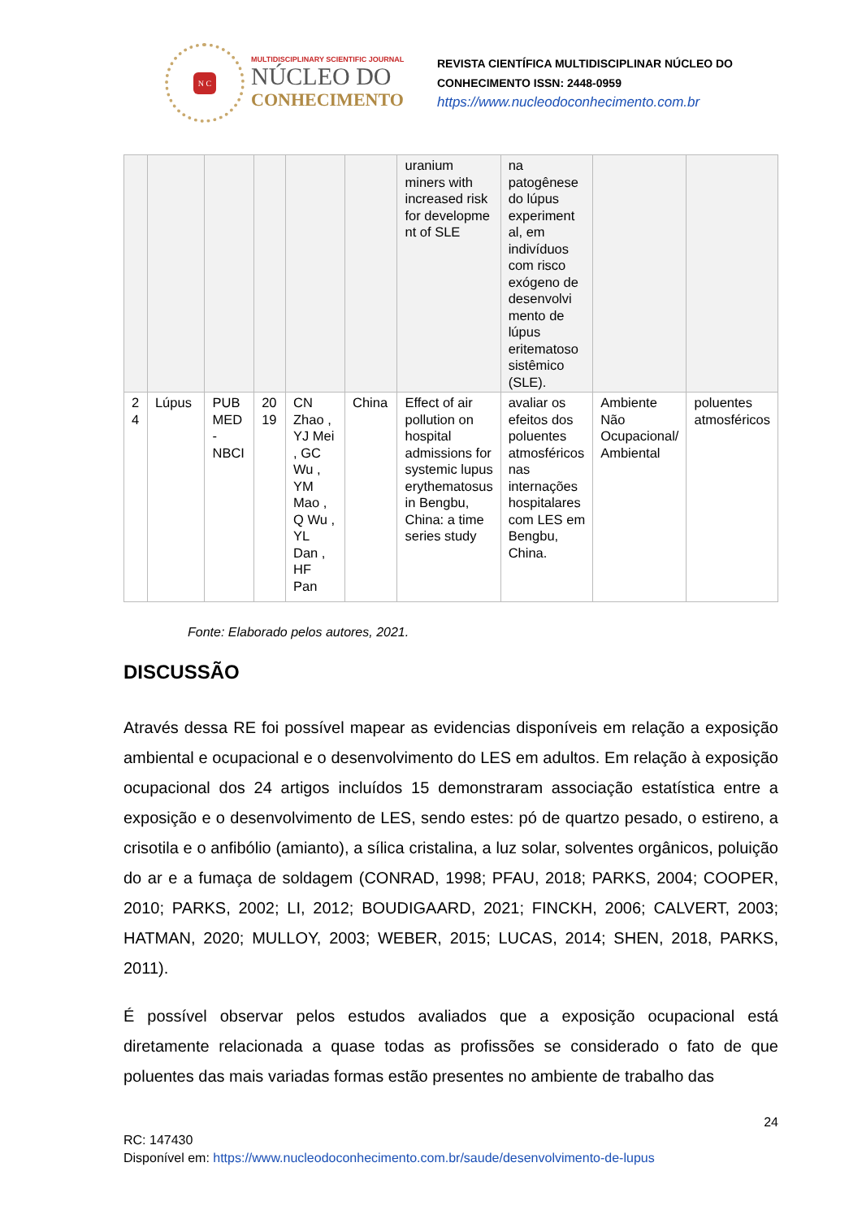N C
MULTIDISCIPLINARY SCIENTIFIC JOURNAL
NÚCLEO DO
CONHECIMENTO
REVISTA CIENTÍFICA MULTIDISCIPLINAR NÚCLEO DO
CONHECIMENTO ISSN: 2448-0959
https://www.nucleodoconhecimento.com.br
| | | | | | | uranium miners with increased risk for developme nt of SLE | na patogênese do lúpus experiment al, em indivíduos com risco exógeno de desenvolvi mento de lúpus eritematoso sistêmico (SLE). | | |
| 2 4 | Lúpus | PUB MED - NBCI | 20 19 | CN Zhao , YJ Mei , GC Wu , YM Mao , Q Wu , YL Dan , HF Pan | China | Effect of air pollution on hospital admissions for systemic lupus erythematosus in Bengbu, China: a time series study | avaliar os efeitos dos poluentes atmosféricos nas internações hospitalares com LES em Bengbu, China. | Ambiente Não Ocupacional/ Ambiental | poluentes atmosféricos |
Fonte: Elaborado pelos autores, 2021.
DISCUSSÃO
Através dessa RE foi possível mapear as evidencias disponíveis em relação a exposição ambiental e ocupacional e o desenvolvimento do LES em adultos. Em relação à exposição ocupacional dos 24 artigos incluídos 15 demonstraram associação estatística entre a exposição e o desenvolvimento de LES, sendo estes: pó de quartzo pesado, o estireno, a crisotila e o anfibólio (amianto), a sílica cristalina, a luz solar, solventes orgânicos, poluição do ar e a fumaça de soldagem (CONRAD, 1998; PFAU, 2018; PARKS, 2004; COOPER, 2010; PARKS, 2002; LI, 2012; BOUDIGAARD, 2021; FINCKH, 2006; CALVERT, 2003; HATMAN, 2020; MULLOY, 2003; WEBER, 2015; LUCAS, 2014; SHEN, 2018, PARKS, 2011).
É possível observar pelos estudos avaliados que a exposição ocupacional está diretamente relacionada a quase todas as profissões se considerado o fato de que poluentes das mais variadas formas estão presentes no ambiente de trabalho das
24
RC: 147430
Disponível em: https://www.nucleodoconhecimento.com.br/saude/desenvolvimento-de-lupus